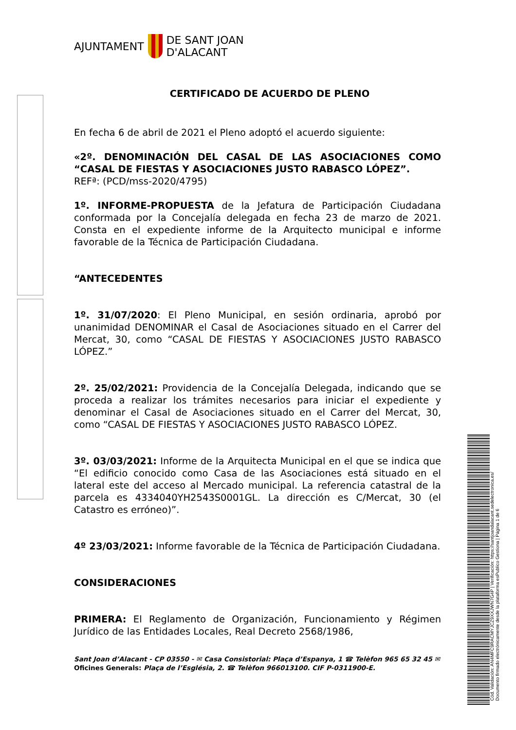AJUNTAMENT
DE SANT JOAN
D'ALACANT
CERTIFICADO DE ACUERDO DE PLENO
En fecha 6 de abril de 2021 el Pleno adoptó el acuerdo siguiente:
«2º. DENOMINACIÓN DEL CASAL DE LAS ASOCIACIONES COMO “CASAL DE FIESTAS Y ASOCIACIONES JUSTO RABASCO LÓPEZ”.
REFª: (PCD/mss-2020/4795)
1º. INFORME-PROPUESTA de la Jefatura de Participación Ciudadana conformada por la Concejalía delegada en fecha 23 de marzo de 2021. Consta en el expediente informe de la Arquitecto municipal e informe favorable de la Técnica de Participación Ciudadana.
“ANTECEDENTES
1º. 31/07/2020: El Pleno Municipal, en sesión ordinaria, aprobó por unanimidad DENOMINAR el Casal de Asociaciones situado en el Carrer del Mercat, 30, como “CASAL DE FIESTAS Y ASOCIACIONES JUSTO RABASCO LÓPEZ.”
2º. 25/02/2021: Providencia de la Concejalía Delegada, indicando que se proceda a realizar los trámites necesarios para iniciar el expediente y denominar el Casal de Asociaciones situado en el Carrer del Mercat, 30, como “CASAL DE FIESTAS Y ASOCIACIONES JUSTO RABASCO LÓPEZ.
3º. 03/03/2021: Informe de la Arquitecta Municipal en el que se indica que “El edificio conocido como Casa de las Asociaciones está situado en el lateral este del acceso al Mercado municipal. La referencia catastral de la parcela es 4334040YH2543S0001GL. La dirección es C/Mercat, 30 (el Catastro es erróneo)”.
4º 23/03/2021: Informe favorable de la Técnica de Participación Ciudadana.
CONSIDERACIONES
PRIMERA: El Reglamento de Organización, Funcionamiento y Régimen Jurídico de las Entidades Locales, Real Decreto 2568/1986,
Sant Joan d’Alacant - CP 03550 - ✉ Casa Consistorial: Plaça d’Espanya, 1 ☎ Telèfon 965 65 32 45 ✉ Oficines Generals: Plaça de l’Església, 2. ☎ Telèfon 966013100. CIF P-0311900-E.
Cód. Validación: AN4MFC9RACMYJCZ9XXJWN7G4P | Verificación: https://santjoandalacant.sedelectronica.es/
Documento firmado electrónicamente desde la plataforma esPublico Gestiona | Página 1 de 6